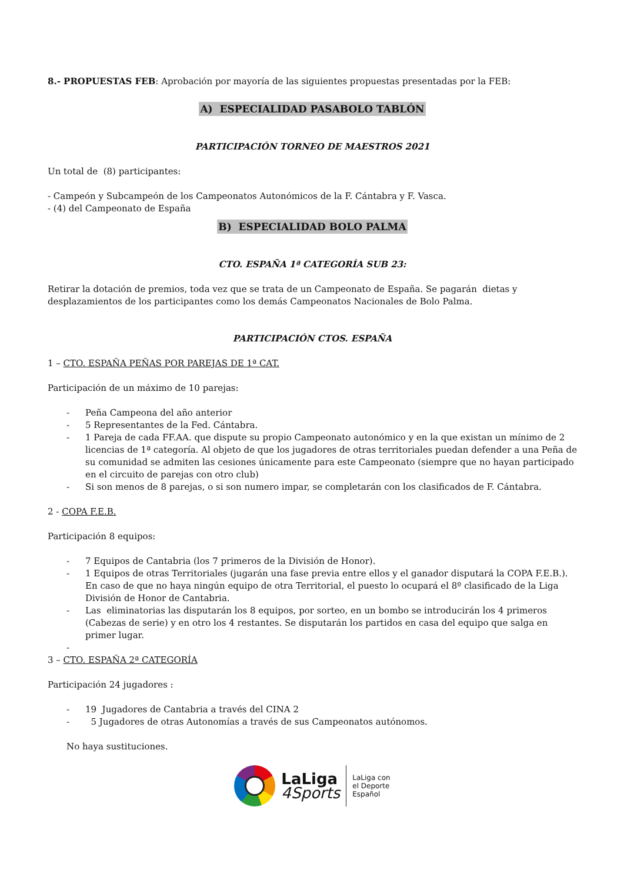8.- PROPUESTAS FEB: Aprobación por mayoría de las siguientes propuestas presentadas por la FEB:
A) ESPECIALIDAD PASABOLO TABLÓN
PARTICIPACIÓN TORNEO DE MAESTROS 2021
Un total de (8) participantes:
- Campeón y Subcampeón de los Campeonatos Autonómicos de la F. Cántabra y F. Vasca.
- (4) del Campeonato de España
B) ESPECIALIDAD BOLO PALMA
CTO. ESPAÑA 1ª CATEGORÍA SUB 23:
Retirar la dotación de premios, toda vez que se trata de un Campeonato de España. Se pagarán dietas y desplazamientos de los participantes como los demás Campeonatos Nacionales de Bolo Palma.
PARTICIPACIÓN CTOS. ESPAÑA
1 – CTO. ESPAÑA PEÑAS POR PAREJAS DE 1ª CAT.
Participación de un máximo de 10 parejas:
- Peña Campeona del año anterior
- 5 Representantes de la Fed. Cántabra.
- 1 Pareja de cada FF.AA. que dispute su propio Campeonato autonómico y en la que existan un mínimo de 2 licencias de 1ª categoría. Al objeto de que los jugadores de otras territoriales puedan defender a una Peña de su comunidad se admiten las cesiones únicamente para este Campeonato (siempre que no hayan participado en el circuito de parejas con otro club)
- Si son menos de 8 parejas, o si son numero impar, se completarán con los clasificados de F. Cántabra.
2 - COPA F.E.B.
Participación 8 equipos:
- 7 Equipos de Cantabria (los 7 primeros de la División de Honor).
- 1 Equipos de otras Territoriales (jugarán una fase previa entre ellos y el ganador disputará la COPA F.E.B.). En caso de que no haya ningún equipo de otra Territorial, el puesto lo ocupará el 8º clasificado de la Liga División de Honor de Cantabria.
- Las eliminatorias las disputarán los 8 equipos, por sorteo, en un bombo se introducirán los 4 primeros (Cabezas de serie) y en otro los 4 restantes. Se disputarán los partidos en casa del equipo que salga en primer lugar.
-
3 – CTO. ESPAÑA 2ª CATEGORÍA
Participación 24 jugadores :
- 19 Jugadores de Cantabria a través del CINA 2
- 5 Jugadores de otras Autonomías a través de sus Campeonatos autónomos.
No haya sustituciones.
LaLiga
4Sports
LaLiga con
el Deporte
Español